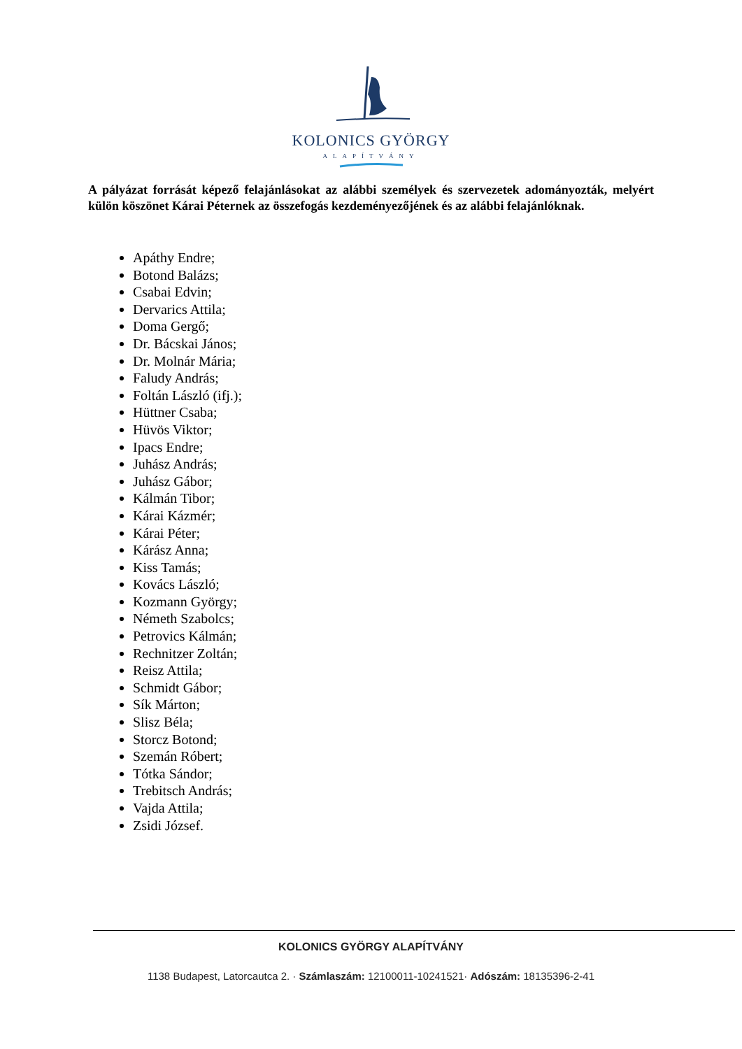KOLONICS GYÖRGY
ALAPÍTVÁNY
A pályázat forrását képező felajánlásokat az alábbi személyek és szervezetek adományozták, melyért külön köszönet Kárai Péternek az összefogás kezdeményezőjének és az alábbi felajánlóknak.
Apáthy Endre;
Botond Balázs;
Csabai Edvin;
Dervarics Attila;
Doma Gergő;
Dr. Bácskai János;
Dr. Molnár Mária;
Faludy András;
Foltán László (ifj.);
Hüttner Csaba;
Hüvös Viktor;
Ipacs Endre;
Juhász András;
Juhász Gábor;
Kálmán Tibor;
Kárai Kázmér;
Kárai Péter;
Kárász Anna;
Kiss Tamás;
Kovács László;
Kozmann György;
Németh Szabolcs;
Petrovics Kálmán;
Rechnitzer Zoltán;
Reisz Attila;
Schmidt Gábor;
Sík Márton;
Slisz Béla;
Storcz Botond;
Szemán Róbert;
Tótka Sándor;
Trebitsch András;
Vajda Attila;
Zsidi József.
KOLONICS GYÖRGY ALAPÍTVÁNY
1138 Budapest, Latorcautca 2. · Számlaszám: 12100011-10241521· Adószám: 18135396-2-41